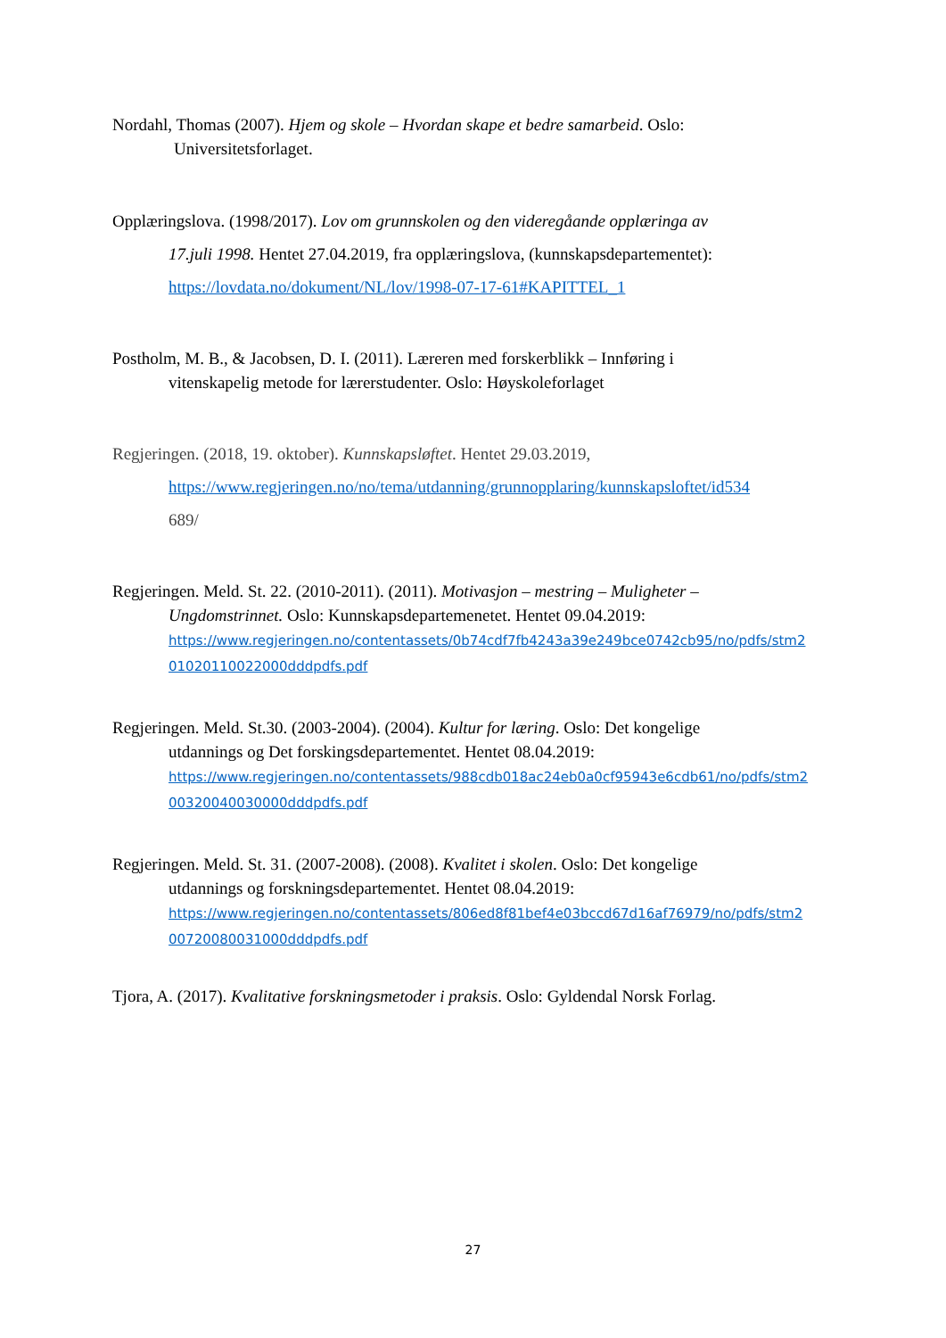Nordahl, Thomas (2007). Hjem og skole – Hvordan skape et bedre samarbeid. Oslo:
Universitetsforlaget.
Opplæringslova. (1998/2017). Lov om grunnskolen og den videregåande opplæringa av
17.juli 1998. Hentet 27.04.2019, fra opplæringslova, (kunnskapsdepartementet):
https://lovdata.no/dokument/NL/lov/1998-07-17-61#KAPITTEL_1
Postholm, M. B., & Jacobsen, D. I. (2011). Læreren med forskerblikk – Innføring i
vitenskapelig metode for lærerstudenter. Oslo: Høyskoleforlaget
Regjeringen. (2018, 19. oktober). Kunnskapsløftet. Hentet 29.03.2019,
https://www.regjeringen.no/no/tema/utdanning/grunnopplaring/kunnskapsloftet/id534
689/
Regjeringen. Meld. St. 22. (2010-2011). (2011). Motivasjon – mestring – Muligheter –
Ungdomstrinnet. Oslo: Kunnskapsdepartemenetet. Hentet 09.04.2019:
https://www.regjeringen.no/contentassets/0b74cdf7fb4243a39e249bce0742cb95/no/pdfs/stm2
01020110022000dddpdfs.pdf
Regjeringen. Meld. St.30. (2003-2004). (2004). Kultur for læring. Oslo: Det kongelige
utdannings og Det forskingsdepartementet. Hentet 08.04.2019:
https://www.regjeringen.no/contentassets/988cdb018ac24eb0a0cf95943e6cdb61/no/pdfs/stm2
00320040030000dddpdfs.pdf
Regjeringen. Meld. St. 31. (2007-2008). (2008). Kvalitet i skolen. Oslo: Det kongelige
utdannings og forskningsdepartementet. Hentet 08.04.2019:
https://www.regjeringen.no/contentassets/806ed8f81bef4e03bccd67d16af76979/no/pdfs/stm2
00720080031000dddpdfs.pdf
Tjora, A. (2017). Kvalitative forskningsmetoder i praksis. Oslo: Gyldendal Norsk Forlag.
27